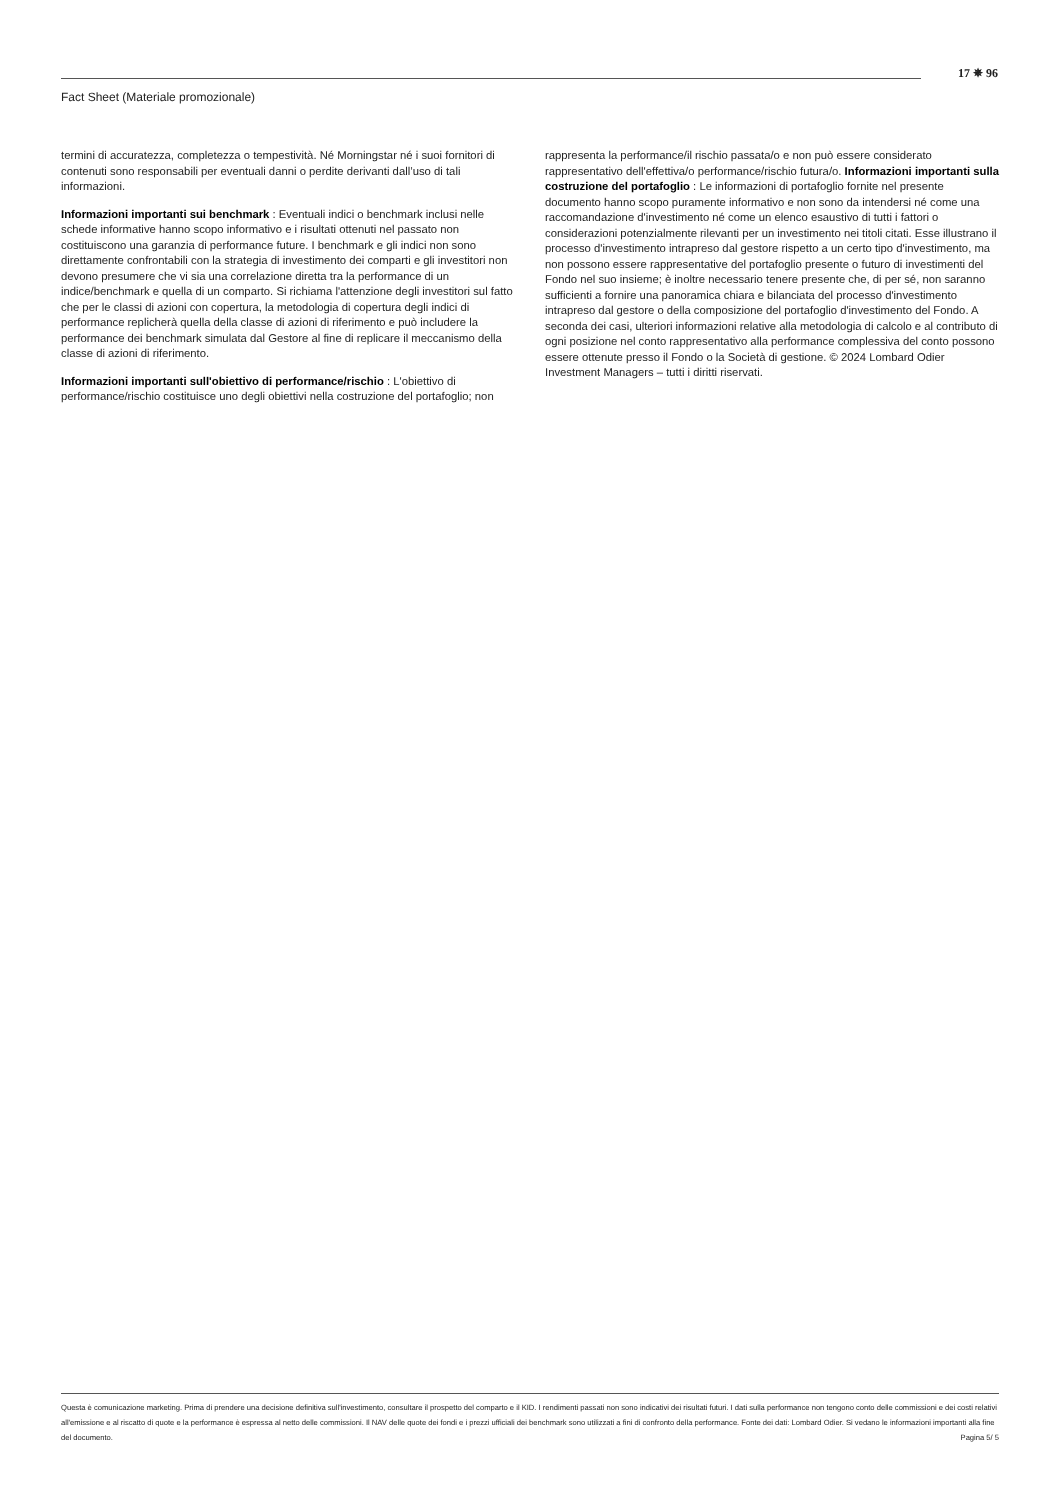17 ✵ 96
Fact Sheet (Materiale promozionale)
termini di accuratezza, completezza o tempestività. Né Morningstar né i suoi fornitori di contenuti sono responsabili per eventuali danni o perdite derivanti dall’uso di tali informazioni.
Informazioni importanti sui benchmark : Eventuali indici o benchmark inclusi nelle schede informative hanno scopo informativo e i risultati ottenuti nel passato non costituiscono una garanzia di performance future. I benchmark e gli indici non sono direttamente confrontabili con la strategia di investimento dei comparti e gli investitori non devono presumere che vi sia una correlazione diretta tra la performance di un indice/benchmark e quella di un comparto. Si richiama l'attenzione degli investitori sul fatto che per le classi di azioni con copertura, la metodologia di copertura degli indici di performance replicherà quella della classe di azioni di riferimento e può includere la performance dei benchmark simulata dal Gestore al fine di replicare il meccanismo della classe di azioni di riferimento.
Informazioni importanti sull'obiettivo di performance/rischio : L'obiettivo di performance/rischio costituisce uno degli obiettivi nella costruzione del portafoglio; non
rappresenta la performance/il rischio passata/o e non può essere considerato rappresentativo dell'effettiva/o performance/rischio futura/o. Informazioni importanti sulla costruzione del portafoglio : Le informazioni di portafoglio fornite nel presente documento hanno scopo puramente informativo e non sono da intendersi né come una raccomandazione d'investimento né come un elenco esaustivo di tutti i fattori o considerazioni potenzialmente rilevanti per un investimento nei titoli citati. Esse illustrano il processo d'investimento intrapreso dal gestore rispetto a un certo tipo d'investimento, ma non possono essere rappresentative del portafoglio presente o futuro di investimenti del Fondo nel suo insieme; è inoltre necessario tenere presente che, di per sé, non saranno sufficienti a fornire una panoramica chiara e bilanciata del processo d'investimento intrapreso dal gestore o della composizione del portafoglio d'investimento del Fondo. A seconda dei casi, ulteriori informazioni relative alla metodologia di calcolo e al contributo di ogni posizione nel conto rappresentativo alla performance complessiva del conto possono essere ottenute presso il Fondo o la Società di gestione. © 2024 Lombard Odier Investment Managers – tutti i diritti riservati.
Questa è comunicazione marketing. Prima di prendere una decisione definitiva sull'investimento, consultare il prospetto del comparto e il KID. I rendimenti passati non sono indicativi dei risultati futuri. I dati sulla performance non tengono conto delle commissioni e dei costi relativi all'emissione e al riscatto di quote e la performance è espressa al netto delle commissioni. Il NAV delle quote dei fondi e i prezzi ufficiali dei benchmark sono utilizzati a fini di confronto della performance. Fonte dei dati: Lombard Odier. Si vedano le informazioni importanti alla fine del documento. Pagina 5/ 5